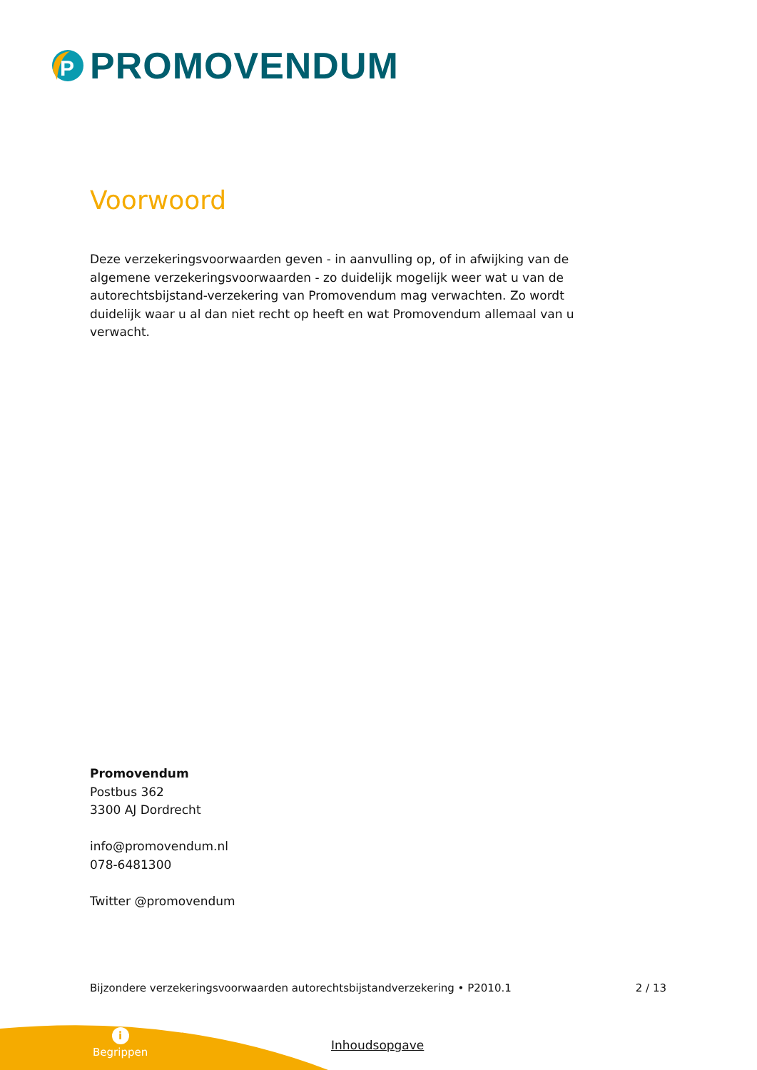P
PROMOVENDUM
Voorwoord
Deze verzekeringsvoorwaarden geven - in aanvulling op, of in afwijking van de algemene verzekeringsvoorwaarden - zo duidelijk mogelijk weer wat u van de autorechtsbijstand-verzekering van Promovendum mag verwachten. Zo wordt duidelijk waar u al dan niet recht op heeft en wat Promovendum allemaal van u verwacht.
Promovendum
Postbus 362
3300 AJ Dordrecht
info@promovendum.nl
078-6481300
Twitter @promovendum
Bijzondere verzekeringsvoorwaarden autorechtsbijstandverzekering • P2010.1 2 / 13
i
Begrippen
Inhoudsopgave